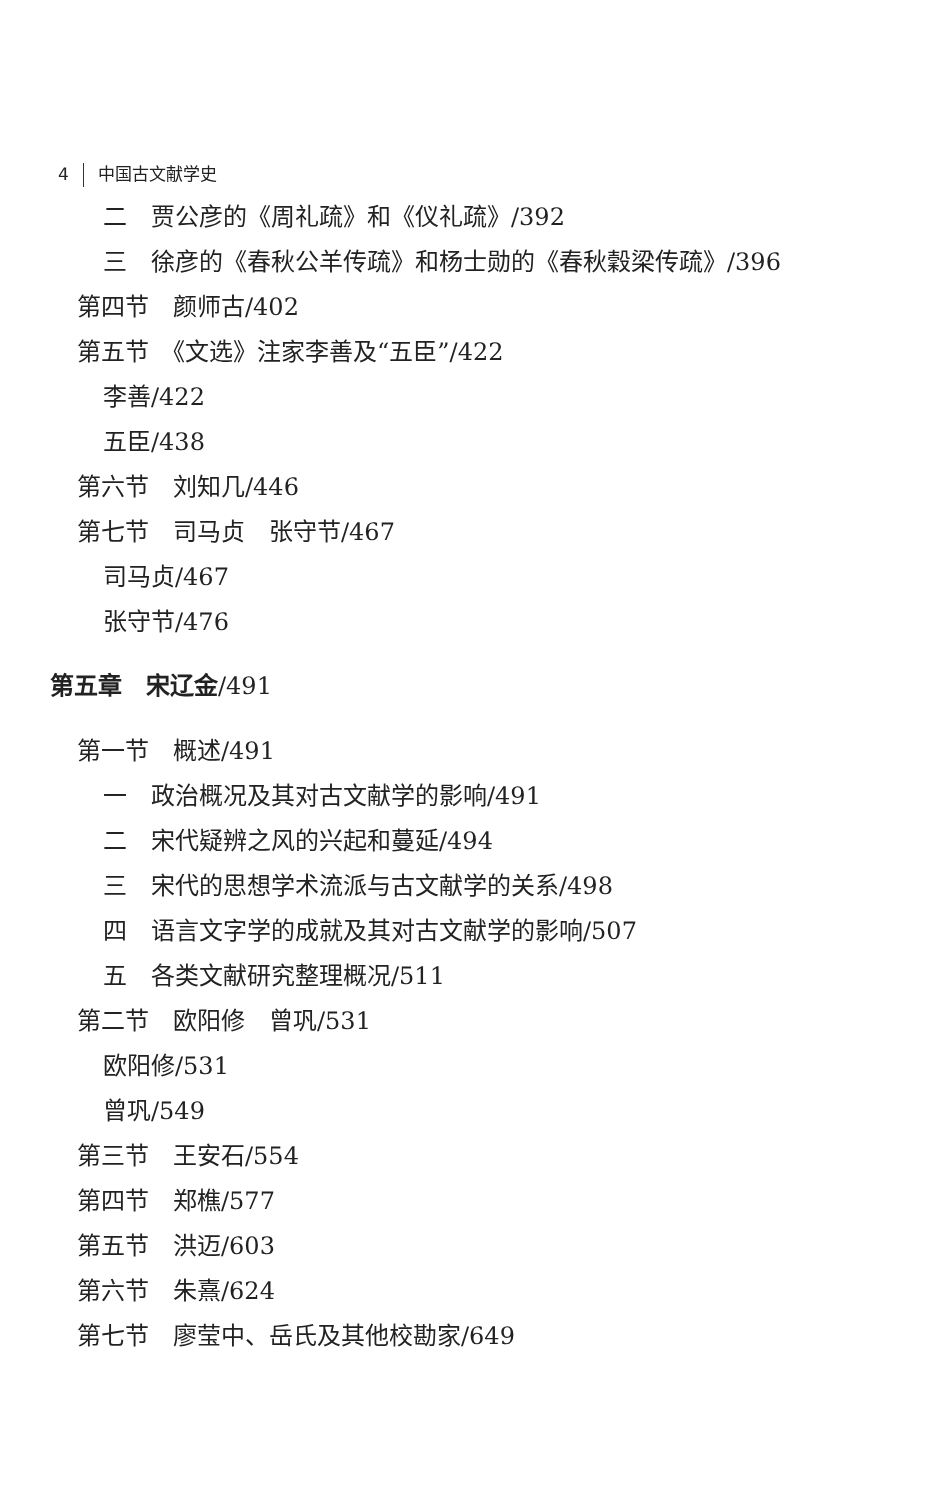4 中国古文献学史
二　贾公彦的《周礼疏》和《仪礼疏》/392
三　徐彦的《春秋公羊传疏》和杨士勋的《春秋穀梁传疏》/396
第四节　颜师古/402
第五节　《文选》注家李善及“五臣”/422
李善/422
五臣/438
第六节　刘知几/446
第七节　司马贞　张守节/467
司马贞/467
张守节/476
第五章　宋辽金/491
第一节　概述/491
一　政治概况及其对古文献学的影响/491
二　宋代疑辨之风的兴起和蔓延/494
三　宋代的思想学术流派与古文献学的关系/498
四　语言文字学的成就及其对古文献学的影响/507
五　各类文献研究整理概况/511
第二节　欧阳修　曾巩/531
欧阳修/531
曾巩/549
第三节　王安石/554
第四节　郑樵/577
第五节　洪迈/603
第六节　朱熹/624
第七节　廖莹中、岳氏及其他校勘家/649